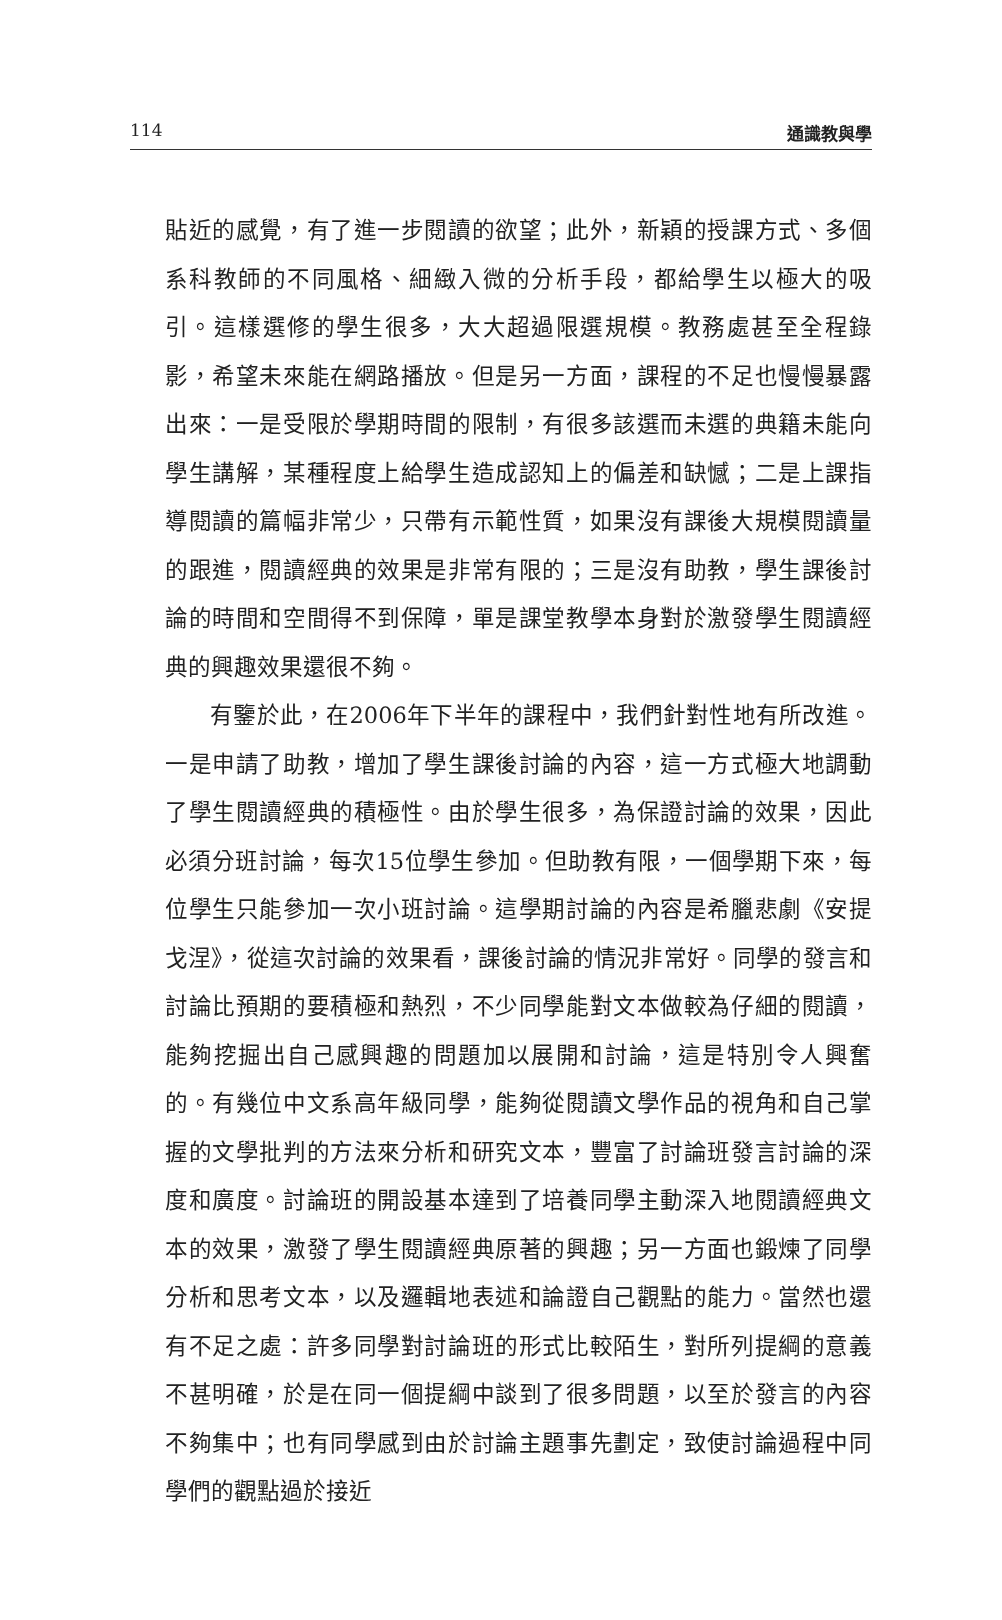114 通識教與學
貼近的感覺，有了進一步閱讀的欲望；此外，新穎的授課方式、多個系科教師的不同風格、細緻入微的分析手段，都給學生以極大的吸引。這樣選修的學生很多，大大超過限選規模。教務處甚至全程錄影，希望未來能在網路播放。但是另一方面，課程的不足也慢慢暴露出來：一是受限於學期時間的限制，有很多該選而未選的典籍未能向學生講解，某種程度上給學生造成認知上的偏差和缺憾；二是上課指導閱讀的篇幅非常少，只帶有示範性質，如果沒有課後大規模閱讀量的跟進，閱讀經典的效果是非常有限的；三是沒有助教，學生課後討論的時間和空間得不到保障，單是課堂教學本身對於激發學生閱讀經典的興趣效果還很不夠。
有鑒於此，在2006年下半年的課程中，我們針對性地有所改進。一是申請了助教，增加了學生課後討論的內容，這一方式極大地調動了學生閱讀經典的積極性。由於學生很多，為保證討論的效果，因此必須分班討論，每次15位學生參加。但助教有限，一個學期下來，每位學生只能參加一次小班討論。這學期討論的內容是希臘悲劇《安提戈涅》，從這次討論的效果看，課後討論的情況非常好。同學的發言和討論比預期的要積極和熱烈，不少同學能對文本做較為仔細的閱讀，能夠挖掘出自己感興趣的問題加以展開和討論，這是特別令人興奮的。有幾位中文系高年級同學，能夠從閱讀文學作品的視角和自己掌握的文學批判的方法來分析和研究文本，豐富了討論班發言討論的深度和廣度。討論班的開設基本達到了培養同學主動深入地閱讀經典文本的效果，激發了學生閱讀經典原著的興趣；另一方面也鍛煉了同學分析和思考文本，以及邏輯地表述和論證自己觀點的能力。當然也還有不足之處：許多同學對討論班的形式比較陌生，對所列提綱的意義不甚明確，於是在同一個提綱中談到了很多問題，以至於發言的內容不夠集中；也有同學感到由於討論主題事先劃定，致使討論過程中同學們的觀點過於接近